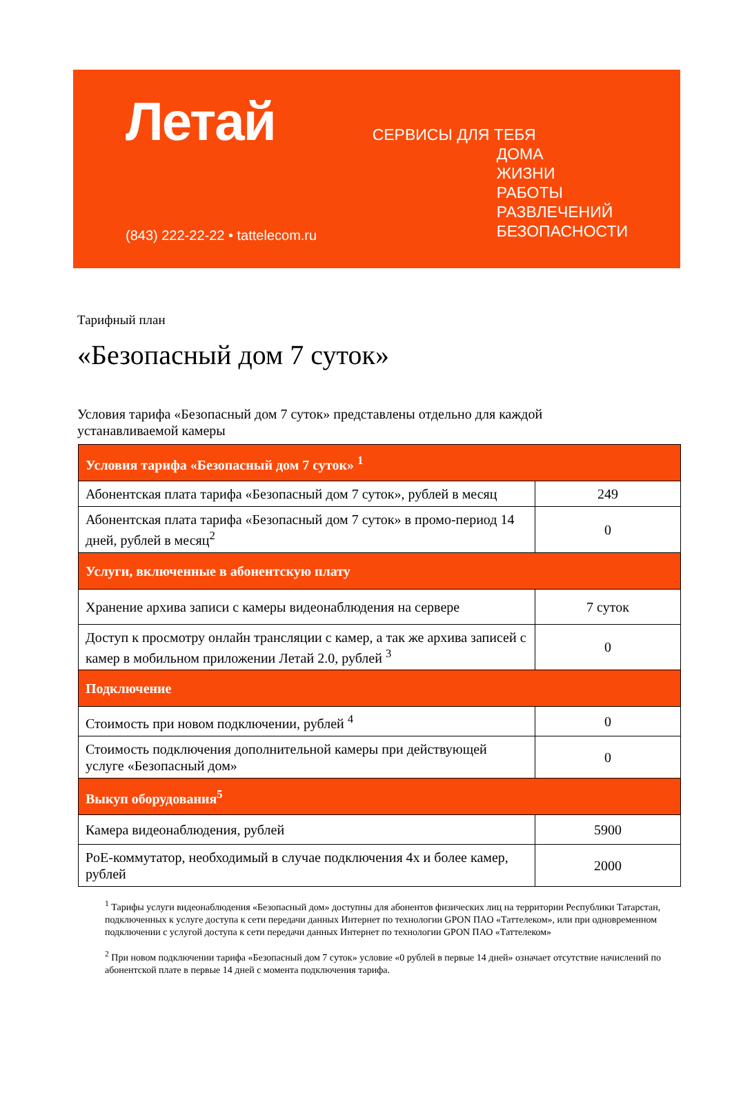Летай
(843) 222-22-22 • tattelecom.ru
СЕРВИСЫ ДЛЯ ТЕБЯ
ДОМА
ЖИЗНИ
РАБОТЫ
РАЗВЛЕЧЕНИЙ
БЕЗОПАСНОСТИ
Тарифный план
«Безопасный дом 7 суток»
Условия тарифа «Безопасный дом 7 суток» представлены отдельно для каждой устанавливаемой камеры
| Условия тарифа «Безопасный дом 7 суток» <sup>1</sup> | |
| --- | --- |
| Абонентская плата тарифа «Безопасный дом 7 суток», рублей в месяц | 249 |
| Абонентская плата тарифа «Безопасный дом 7 суток» в промо-период 14 дней, рублей в месяц<sup>2</sup> | 0 |
| Услуги, включенные в абонентскую плату | |
| Хранение архива записи с камеры видеонаблюдения на сервере | 7 суток |
| Доступ к просмотру онлайн трансляции с камер, а так же архива записей с камер в мобильном приложении Летай 2.0, рублей <sup>3</sup> | 0 |
| Подключение | |
| Стоимость при новом подключении, рублей <sup>4</sup> | 0 |
| Стоимость подключения дополнительной камеры при действующей услуге «Безопасный дом» | 0 |
| Выкуп оборудования<sup>5</sup> | |
| Камера видеонаблюдения, рублей | 5900 |
| PoE-коммутатор, необходимый в случае подключения 4х и более камер, рублей | 2000 |
<sup>1</sup> Тарифы услуги видеонаблюдения «Безопасный дом» доступны для абонентов физических лиц на территории Республики Татарстан, подключенных к услуге доступа к сети передачи данных Интернет по технологии GPON ПАО «Таттелеком», или при одновременном подключении с услугой доступа к сети передачи данных Интернет по технологии GPON ПАО «Таттелеком»
<sup>2</sup> При новом подключении тарифа «Безопасный дом 7 суток» условие «0 рублей в первые 14 дней» означает отсутствие начислений по абонентской плате в первые 14 дней с момента подключения тарифа.